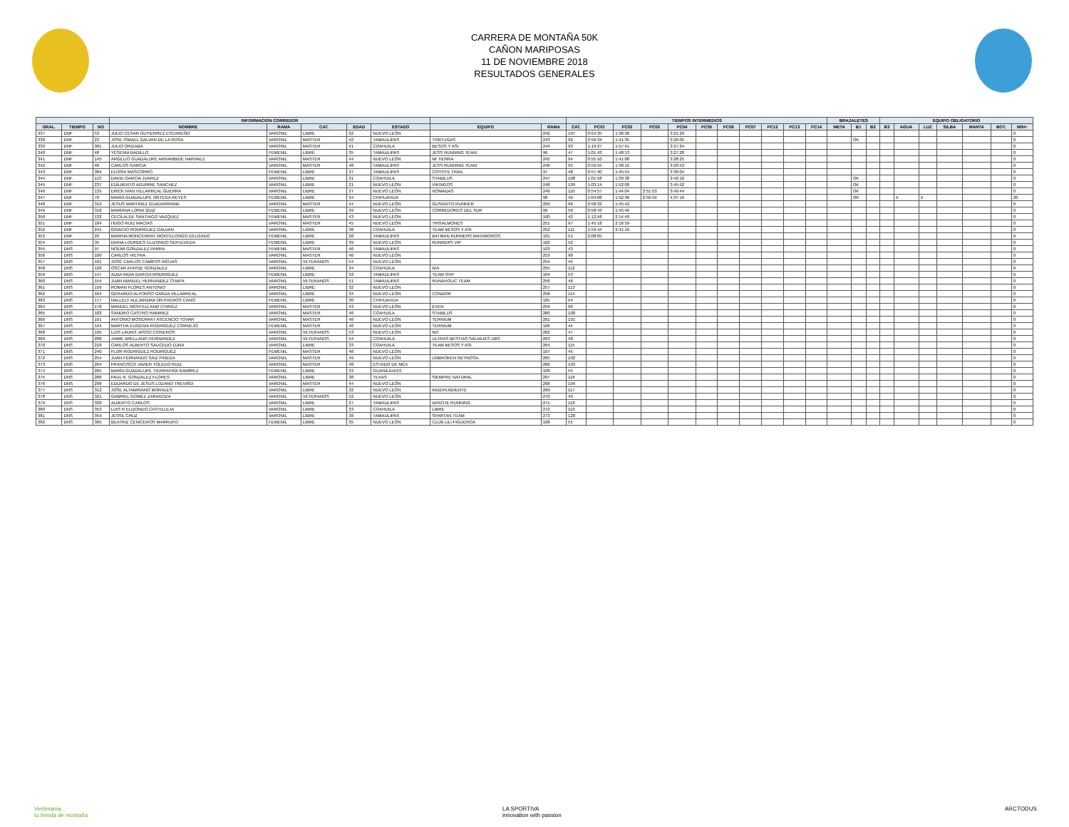CARRERA DE MONTAÑA 50K
CAÑON MARIPOSAS
11 DE NOVIEMBRE 2018
RESULTADOS GENERALES
| | | | INFORMACION CORREDOR | | | | | | | TIEMPOS INTERMEDIOS | | | | | | | | | | | BRAZALETES | | | EQUIPO OBLIGATORIO | | | | | | |
| --- | --- | --- | --- | --- | --- | --- | --- | --- | --- | --- | --- | --- | --- | --- | --- | --- | --- | --- | --- | --- | --- | --- | --- | --- | --- | --- | --- | --- | --- | --- |
| GRAL. | TIEMPO | NO | NOMBRE | RAMA | CAT. | EDAD | ESTADO | EQUIPO | RAMA | CAT. | PC01 | PC02 | PC03 | PC04 | PC05 | PC06 | PC07 | PC12 | PC13 | PC14 | META | B1 | B2 | B3 | AGUA | LUZ | SILBA | MANTA | BOT. | MIN+ |
| 337 | DNF | 53 | JULIO CESAR GUTIERREZ ESCAREÑO | VARONIL | LIBRE | 32 | NUEVO LEÓN | | 242 | 107 | 0:54:35 | 1:36:36 | | 3:21:29 | | | | | | | | | | | | | | | | 0 |
| 338 | DNF | 23 | JOSE ISMAEL GALVAN DE LA ROSA | VARONIL | MASTER | 42 | TAMAULIPAS | TORTUGAS | 243 | 92 | 0:56:34 | 1:41:35 | | 3:26:05 | | | | | | | | OK | | | | | | | | 0 |
| 339 | DNF | 301 | JULIO ORIZABA | VARONIL | MASTER | 41 | COAHUILA | BESOS Y ASI | 244 | 93 | 1:19:27 | 1:57:41 | | 3:27:24 | | | | | | | | | | | | | | | | 0 |
| 340 | DNF | 48 | YESENIA BADILLO | FEMENIL | LIBRE | 35 | TAMAULIPAS | JESS RUNNING TEAM | 96 | 47 | 1:01:43 | 1:48:13 | | 3:27:28 | | | | | | | | | | | | | | | | 0 |
| 341 | DNF | 145 | ARGELIO GUADALUPE ARRAMBIDE NARVAEZ | VARONIL | MASTER | 44 | NUEVO LEÓN | MI TIERRA | 245 | 94 | 0:55:10 | 1:41:06 | | 3:28:25 | | | | | | | | | | | | | | | | 0 |
| 342 | DNF | 46 | CARLOS GARCIA | VARONIL | MASTER | 48 | TAMAULIPAS | JESS RUNNING TEAM | 246 | 95 | 0:59:55 | 1:48:15 | | 3:29:53 | | | | | | | | | | | | | | | | 0 |
| 343 | DNF | 384 | ELOISA MASCORRO | FEMENIL | LIBRE | 37 | TAMAULIPAS | COYOTE TRAIL | 97 | 48 | 0:57:40 | 1:45:54 | | 3:36:04 | | | | | | | | | | | | | | | | 0 |
| 344 | DNF | 113 | DAVID GARCIA JUAREZ | VARONIL | LIBRE | 31 | COAHUILA | STABILUS | 247 | 108 | 1:01:58 | 1:39:38 | | 3:42:10 | | | | | | | | OK | | | | | | | | 0 |
| 345 | DNF | 237 | EDILBERTO AGUIRRE SANCHEZ | VARONIL | LIBRE | 21 | NUEVO LEÓN | VIKINGOS | 248 | 109 | 1:03:14 | 1:52:08 | | 3:45:52 | | | | | | | | OK | | | | | | | | 0 |
| 346 | DNF | 135 | ERICK IVAN VILLARREAL GUERRA | VARONIL | LIBRE | 37 | NUEVO LEÓN | NOMADAS | 249 | 110 | 0:54:57 | 1:44:04 | 2:51:53 | 3:49:44 | | | | | | | | OK | | | | | | | | 0 |
| 347 | DNF | 70 | MARIA GUADALUPE ORTEGA REYES | FEMENIL | LIBRE | 34 | CHIHUAHUA | | 98 | 49 | 1:04:08 | 1:52:36 | 2:56:59 | 4:37:16 | | | | | | | | OK | | | X | X | | | | 20 |
| 348 | DNF | 319 | JESUS MARTINEZ GUADARRAMA | VARONIL | MASTER | 44 | NUEVO LEÓN | GUSANITO RUNNER | 250 | 96 | 0:58:32 | 1:45:42 | | | | | | | | | | | | | | | | | | 0 |
| 349 | DNF | 318 | MARIANA LORIA QUIZ | FEMENIL | LIBRE | 39 | NUEVO LEÓN | CORREDORES DEL SUR | 99 | 50 | 0:58:43 | 1:45:46 | | | | | | | | | | | | | | | | | | 0 |
| 350 | DNF | 132 | CECILIA DE SANTIAGO VAZQUEZ | FEMENIL | MASTER | 43 | NUEVO LEÓN | | 100 | 42 | 1:12:58 | 2:14:40 | | | | | | | | | | | | | | | | | | 0 |
| 351 | DNF | 184 | HUGO RUIZ MACIAS | VARONIL | MASTER | 45 | NUEVO LEÓN | TRISALMONES | 251 | 97 | 1:45:18 | 2:16:59 | | | | | | | | | | | | | | | | | | 0 |
| 352 | DNF | 241 | IGNACIO RODRIGUEZ GALVAN | VARONIL | LIBRE | 38 | COAHUILA | TEAM BESOS Y ASI | 252 | 111 | 1:59:44 | 2:41:19 | | | | | | | | | | | | | | | | | | 0 |
| 353 | DNF | 29 | MARINA MONCERRAT MONTELONGO DELGADO | FEMENIL | LIBRE | 28 | TAMAULIPAS | BATMAN RUNNERS MATAMOROS | 101 | 51 | 2:08:05 | | | | | | | | | | | | | | | | | | | 0 |
| 354 | DNS | 35 | DIANA LOURDES ELIZONDO SEPULVEDA | FEMENIL | LIBRE | 39 | NUEVO LEÓN | RUNNERS VIP | 102 | 52 | | | | | | | | | | | | | | | | | | | | 0 |
| 355 | DNS | 97 | NOEMI GONZALEZ PARRA | FEMENIL | MASTER | 46 | TAMAULIPAS | | 103 | 43 | | | | | | | | | | | | | | | | | | | | 0 |
| 356 | DNS | 100 | CARLOS VIEYRA | VARONIL | MASTER | 40 | NUEVO LEÓN | | 253 | 98 | | | | | | | | | | | | | | | | | | | | 0 |
| 357 | DNS | 101 | JOSÉ CARLOS CAMPOS RIOJAS | VARONIL | VETERANOS | 54 | NUEVO LEÓN | | 254 | 45 | | | | | | | | | | | | | | | | | | | | 0 |
| 358 | DNS | 126 | OSCAR ATAYDE GONZALEZ | VARONIL | LIBRE | 34 | COAHUILA | N/A | 255 | 112 | | | | | | | | | | | | | | | | | | | | 0 |
| 359 | DNS | 147 | ALBA NIDIA GARCIA RODRIGUEZ | FEMENIL | LIBRE | 33 | TAMAULIPAS | TEAM OVP | 104 | 53 | | | | | | | | | | | | | | | | | | | | 0 |
| 360 | DNS | 154 | JUAN MANUEL HERNANDEZ CHAPA | VARONIL | VETERANOS | 51 | TAMAULIPAS | RUNAHOLIC TEAM | 256 | 46 | | | | | | | | | | | | | | | | | | | | 0 |
| 361 | DNS | 156 | ROMAN FLORES ANTONIO | VARONIL | LIBRE | 32 | NUEVO LEÓN | | 257 | 113 | | | | | | | | | | | | | | | | | | | | 0 |
| 362 | DNS | 164 | GERARDO ALFONSO GARZA VILLARREAL | VARONIL | LIBRE | 34 | NUEVO LEÓN | CONDOR | 258 | 114 | | | | | | | | | | | | | | | | | | | | 0 |
| 363 | DNS | 177 | NALLELY ALEJANDRA ONTIVEROS CANO | FEMENIL | LIBRE | 30 | CHIHUAHUA | | 105 | 54 | | | | | | | | | | | | | | | | | | | | 0 |
| 364 | DNS | 178 | MANUEL MONTELLANO CHAVEZ | VARONIL | MASTER | 43 | NUEVO LEÓN | EVEN | 259 | 99 | | | | | | | | | | | | | | | | | | | | 0 |
| 365 | DNS | 182 | SANDRO CASTRO RAMIREZ | VARONIL | MASTER | 46 | COAHUILA | STABILUS | 260 | 100 | | | | | | | | | | | | | | | | | | | | 0 |
| 366 | DNS | 191 | ANTONIO MOSERRAT ASCENCIO TOVAR | VARONIL | MASTER | 40 | NUEVO LEÓN | TERNIUM | 261 | 101 | | | | | | | | | | | | | | | | | | | | 0 |
| 367 | DNS | 194 | MARTHA EUGENIA RODRIGUEZ CORNEJO | FEMENIL | MASTER | 40 | NUEVO LEÓN | TERNIUM | 106 | 44 | | | | | | | | | | | | | | | | | | | | 0 |
| 368 | DNS | 195 | LUIS LAURO JASSO CISNEROS | VARONIL | VETERANOS | 53 | NUEVO LEÓN | NO | 262 | 47 | | | | | | | | | | | | | | | | | | | | 0 |
| 369 | DNS | 206 | JAIME ARELLANO HERNANDEZ | VARONIL | VETERANOS | 54 | COAHUILA | ULTRAS BESTIAS SALVAJES UBS | 263 | 48 | | | | | | | | | | | | | | | | | | | | 0 |
| 370 | DNS | 218 | CARLOS ALBERTO SAUCEDO LUNA | VARONIL | LIBRE | 33 | COAHUILA | TEAM BESOS Y ASI | 264 | 115 | | | | | | | | | | | | | | | | | | | | 0 |
| 371 | DNS | 240 | FLOR RODRIGUEZ RODRIGUEZ | FEMENIL | MASTER | 48 | NUEVO LEÓN | | 107 | 45 | | | | | | | | | | | | | | | | | | | | 0 |
| 372 | DNS | 254 | JUAN FERNANDO SAIZ PINEDA | VARONIL | MASTER | 49 | NUEVO LEÓN | UNBROKEN REYNOSA | 265 | 102 | | | | | | | | | | | | | | | | | | | | 0 |
| 373 | DNS | 264 | FRANCISCO JAVIER TOLEDO RUIZ | VARONIL | MASTER | 48 | ESTADO DE MÉX | | 266 | 103 | | | | | | | | | | | | | | | | | | | | 0 |
| 374 | DNS | 265 | MARÍA GUADALUPE TIERRAFRÍA RAMÍREZ | FEMENIL | LIBRE | 33 | GUANAJUATO | | 108 | 55 | | | | | | | | | | | | | | | | | | | | 0 |
| 375 | DNS | 286 | PAUL R. GONZALEZ FLORES | VARONIL | LIBRE | 38 | TEXAS | SIEMPRE NATURAL | 267 | 116 | | | | | | | | | | | | | | | | | | | | 0 |
| 376 | DNS | 298 | EDUARDO DE JESUS LOZANO TREVIÑO | VARONIL | MASTER | 44 | NUEVO LEÓN | | 268 | 104 | | | | | | | | | | | | | | | | | | | | 0 |
| 377 | DNS | 312 | JOSE ALTAMIRANO MORALES | VARONIL | LIBRE | 32 | NUEVO LEÓN | INDEPENDIENTE | 269 | 117 | | | | | | | | | | | | | | | | | | | | 0 |
| 378 | DNS | 321 | GABRIEL GOMEZ ZARAGOZA | VARONIL | VETERANOS | 52 | NUEVO LEÓN | | 270 | 49 | | | | | | | | | | | | | | | | | | | | 0 |
| 379 | DNS | 328 | ALBERTO CARLOS | VARONIL | LIBRE | 27 | TAMAULIPAS | APACHE RUNNING | 271 | 118 | | | | | | | | | | | | | | | | | | | | 0 |
| 380 | DNS | 353 | LUIS R ELIZONDO CASTILLEJA | VARONIL | LIBRE | 33 | COAHUILA | LIBRE | 272 | 119 | | | | | | | | | | | | | | | | | | | | 0 |
| 381 | DNS | 359 | JESSE CRUZ | VARONIL | LIBRE | 38 | TAMAULIPAS | SPARTAN TEAM | 273 | 120 | | | | | | | | | | | | | | | | | | | | 0 |
| 382 | DNS | 365 | BEATRIZ CENICEROS MARRUFO | FEMENIL | LIBRE | 35 | NUEVO LEÓN | CLUB LILI FIGUEROA | 108 | 55 | | | | | | | | | | | | | | | | | | | | 0 |
Vertimania
tu tienda de montaña
LA SPORTIVA
innovation with passion
ARCTODUS